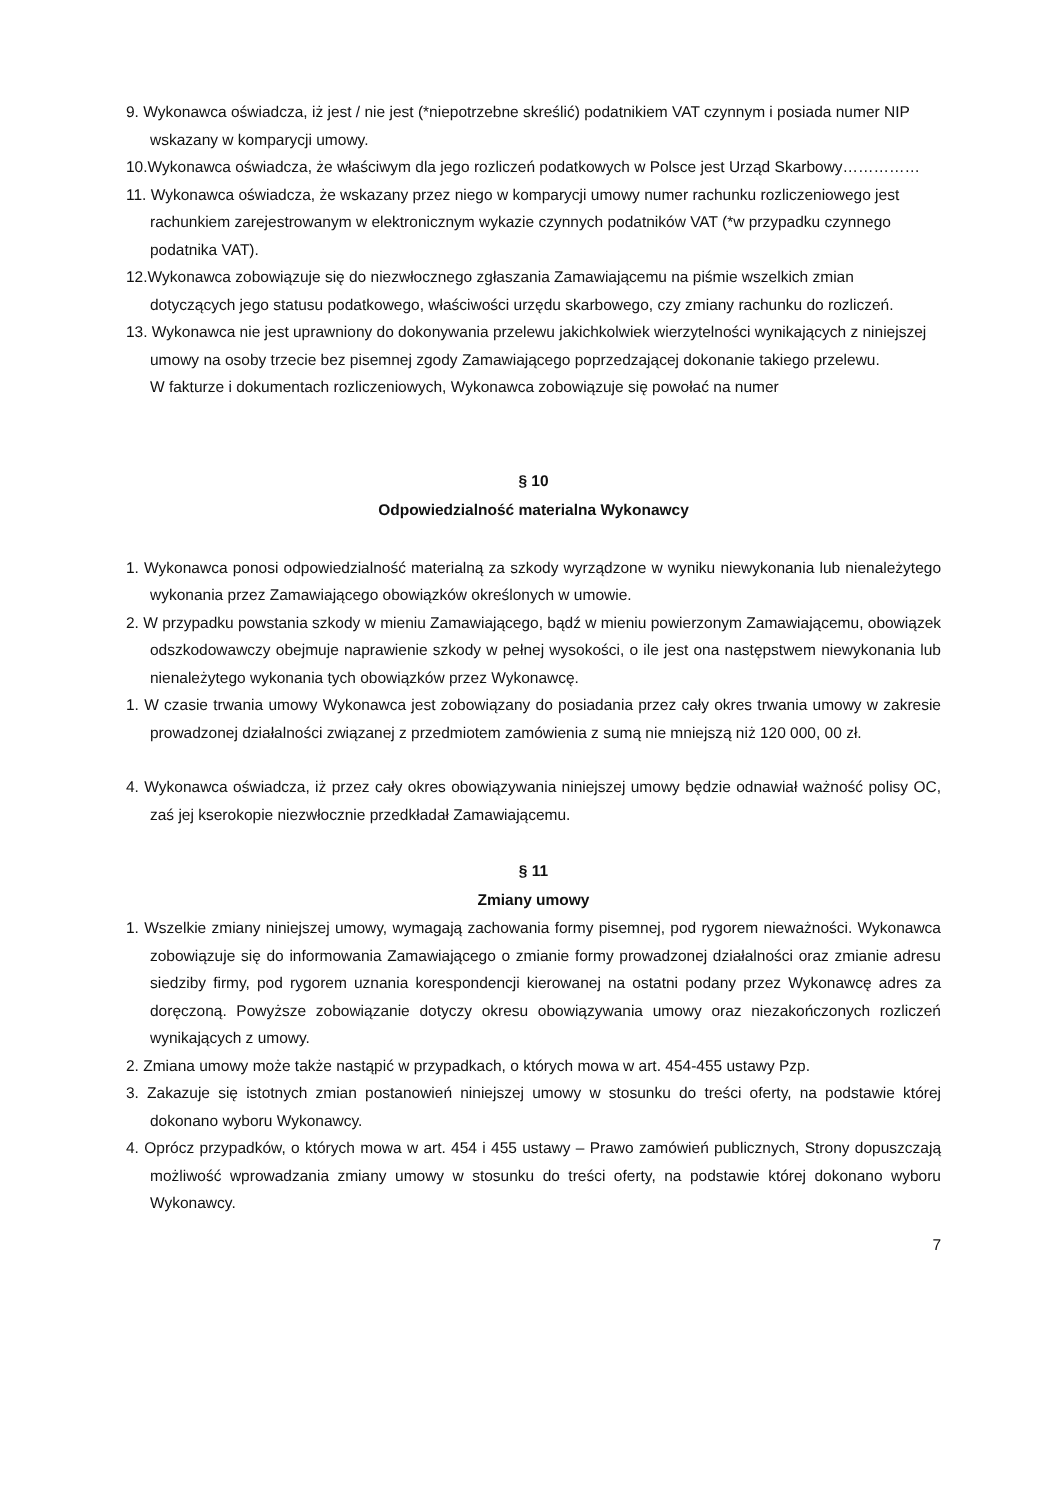9. Wykonawca oświadcza, iż jest / nie jest (*niepotrzebne skreślić) podatnikiem VAT czynnym i posiada numer NIP wskazany w komparycji umowy.
10.Wykonawca oświadcza, że właściwym dla jego rozliczeń podatkowych w Polsce jest Urząd Skarbowy……………
11. Wykonawca oświadcza, że wskazany przez niego w komparycji umowy numer rachunku rozliczeniowego jest rachunkiem zarejestrowanym w elektronicznym wykazie czynnych podatników VAT (*w przypadku czynnego podatnika VAT).
12.Wykonawca zobowiązuje się do niezwłocznego zgłaszania Zamawiającemu na piśmie wszelkich zmian dotyczących jego statusu podatkowego, właściwości urzędu skarbowego, czy zmiany rachunku do rozliczeń.
13. Wykonawca nie jest uprawniony do dokonywania przelewu jakichkolwiek wierzytelności wynikających z niniejszej umowy na osoby trzecie bez pisemnej zgody Zamawiającego poprzedzającej dokonanie takiego przelewu.
W fakturze i dokumentach rozliczeniowych, Wykonawca zobowiązuje się powołać na numer
§ 10
Odpowiedzialność materialna Wykonawcy
1. Wykonawca ponosi odpowiedzialność materialną za szkody wyrządzone w wyniku niewykonania lub nienależytego wykonania przez Zamawiającego obowiązków określonych w umowie.
2. W przypadku powstania szkody w mieniu Zamawiającego, bądź w mieniu powierzonym Zamawiającemu, obowiązek odszkodowawczy obejmuje naprawienie szkody w pełnej wysokości, o ile jest ona następstwem niewykonania lub nienależytego wykonania tych obowiązków przez Wykonawcę.
1. W czasie trwania umowy Wykonawca jest zobowiązany do posiadania przez cały okres trwania umowy w zakresie prowadzonej działalności związanej z przedmiotem zamówienia z sumą nie mniejszą niż 120 000, 00 zł.
4. Wykonawca oświadcza, iż przez cały okres obowiązywania niniejszej umowy będzie odnawiał ważność polisy OC, zaś jej kserokopie niezwłocznie przedkładał Zamawiającemu.
§ 11
Zmiany umowy
1. Wszelkie zmiany niniejszej umowy, wymagają zachowania formy pisemnej, pod rygorem nieważności. Wykonawca zobowiązuje się do informowania Zamawiającego o zmianie formy prowadzonej działalności oraz zmianie adresu siedziby firmy, pod rygorem uznania korespondencji kierowanej na ostatni podany przez Wykonawcę adres za doręczoną. Powyższe zobowiązanie dotyczy okresu obowiązywania umowy oraz niezakończonych rozliczeń wynikających z umowy.
2. Zmiana umowy może także nastąpić w przypadkach, o których mowa w art. 454-455 ustawy Pzp.
3. Zakazuje się istotnych zmian postanowień niniejszej umowy w stosunku do treści oferty, na podstawie której dokonano wyboru Wykonawcy.
4. Oprócz przypadków, o których mowa w art. 454 i 455 ustawy – Prawo zamówień publicznych, Strony dopuszczają możliwość wprowadzania zmiany umowy w stosunku do treści oferty, na podstawie której dokonano wyboru Wykonawcy.
7